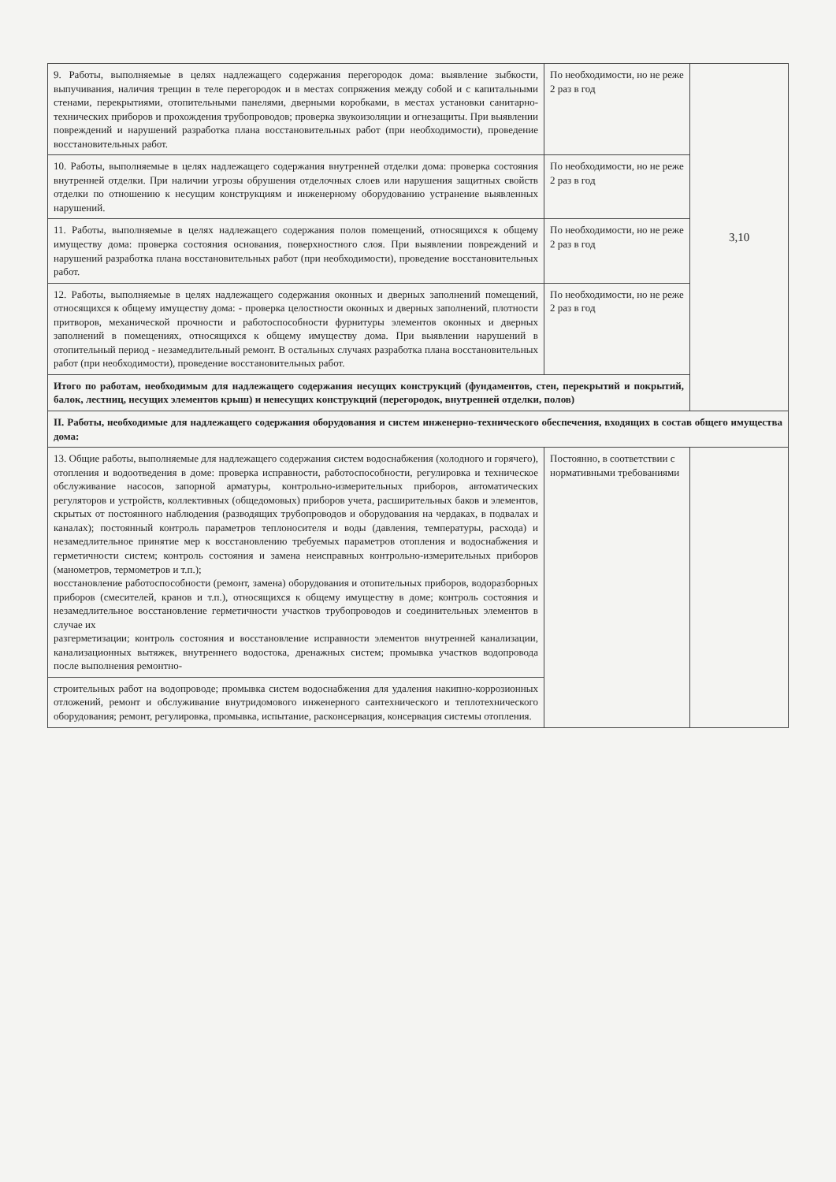| 9. Работы, выполняемые в целях надлежащего содержания перегородок дома: выявление зыбкости, выпучивания, наличия трещин в теле перегородок и в местах сопряжения между собой и с капитальными стенами, перекрытиями, отопительными панелями, дверными коробками, в местах установки санитарно-технических приборов и прохождения трубопроводов; проверка звукоизоляции и огнезащиты. При выявлении повреждений и нарушений разработка плана восстановительных работ (при необходимости), проведение восстановительных работ. | По необходимости, но не реже 2 раз в год | 3,10 |
| 10. Работы, выполняемые в целях надлежащего содержания внутренней отделки дома: проверка состояния внутренней отделки. При наличии угрозы обрушения отделочных слоев или нарушения защитных свойств отделки по отношению к несущим конструкциям и инженерному оборудованию устранение выявленных нарушений. | По необходимости, но не реже 2 раз в год | |
| 11. Работы, выполняемые в целях надлежащего содержания полов помещений, относящихся к общему имуществу дома: проверка состояния основания, поверхностного слоя. При выявлении повреждений и нарушений разработка плана восстановительных работ (при необходимости), проведение восстановительных работ. | По необходимости, но не реже 2 раз в год | |
| 12. Работы, выполняемые в целях надлежащего содержания оконных и дверных заполнений помещений, относящихся к общему имуществу дома: - проверка целостности оконных и дверных заполнений, плотности притворов, механической прочности и работоспособности фурнитуры элементов оконных и дверных заполнений в помещениях, относящихся к общему имуществу дома. При выявлении нарушений в отопительный период - незамедлительный ремонт. В остальных случаях разработка плана восстановительных работ (при необходимости), проведение восстановительных работ. | По необходимости, но не реже 2 раз в год | |
| Итого по работам, необходимым для надлежащего содержания несущих конструкций (фундаментов, стен, перекрытий и покрытий, балок, лестниц, несущих элементов крыш) и ненесущих конструкций (перегородок, внутренней отделки, полов) | | |
| II. Работы, необходимые для надлежащего содержания оборудования и систем инженерно-технического обеспечения, входящих в состав общего имущества дома: | | |
| 13. Общие работы, выполняемые для надлежащего содержания систем водоснабжения (холодного и горячего), отопления и водоотведения в доме: проверка исправности, работоспособности, регулировка и техническое обслуживание насосов, запорной арматуры, контрольно-измерительных приборов, автоматических регуляторов и устройств, коллективных (общедомовых) приборов учета, расширительных баков и элементов, скрытых от постоянного наблюдения (разводящих трубопроводов и оборудования на чердаках, в подвалах и каналах); постоянный контроль параметров теплоносителя и воды (давления, температуры, расхода) и незамедлительное принятие мер к восстановлению требуемых параметров отопления и водоснабжения и герметичности систем; контроль состояния и замена неисправных контрольно-измерительных приборов (манометров, термометров и т.п.); восстановление работоспособности (ремонт, замена) оборудования и отопительных приборов, водоразборных приборов (смесителей, кранов и т.п.), относящихся к общему имуществу в доме; контроль состояния и незамедлительное восстановление герметичности участков трубопроводов и соединительных элементов в случае их разгерметизации; контроль состояния и восстановление исправности элементов внутренней канализации, канализационных вытяжек, внутреннего водостока, дренажных систем; промывка участков водопровода после выполнения ремонтно- | Постоянно, в соответствии с нормативными требованиями | |
| строительных работ на водопроводе; промывка систем водоснабжения для удаления накипно-коррозионных отложений, ремонт и обслуживание внутридомового инженерного сантехнического и теплотехнического оборудования; ремонт, регулировка, промывка, испытание, расконсервация, консервация системы отопления. | | |